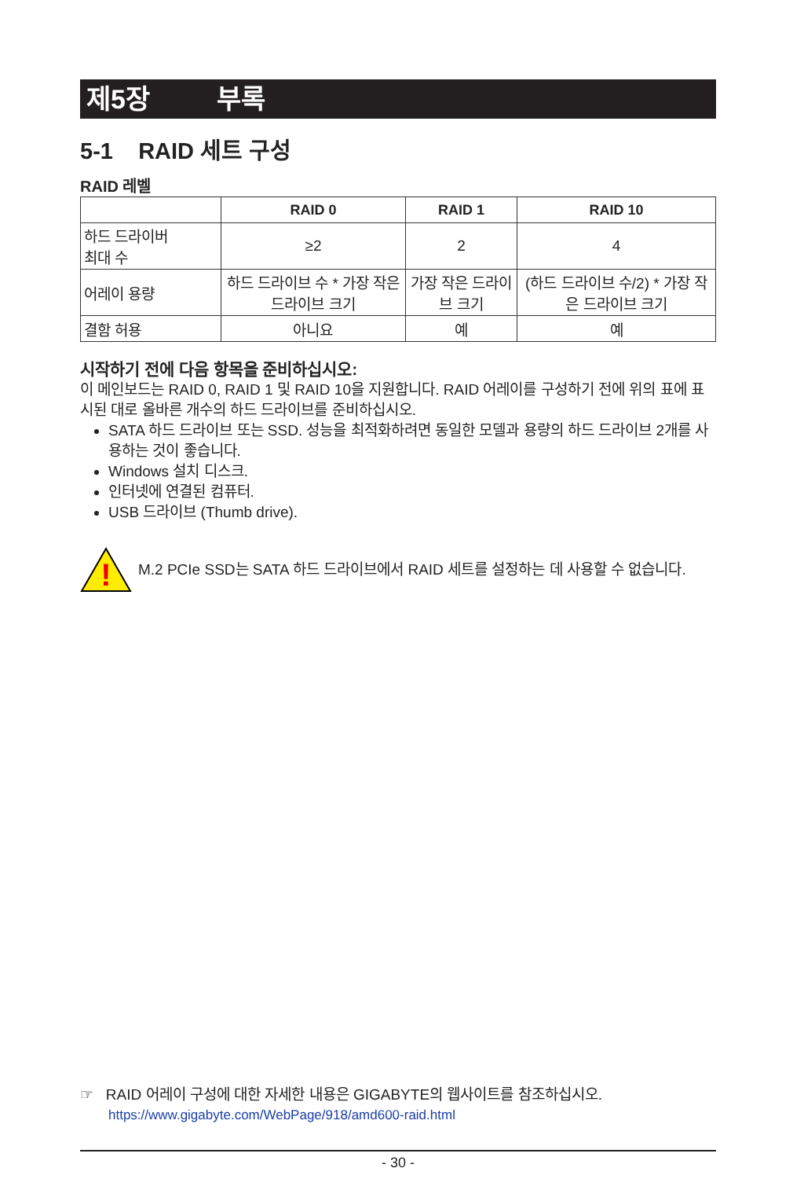제5장 부록
5-1 RAID 세트 구성
RAID 레벨
| | RAID 0 | RAID 1 | RAID 10 |
| --- | --- | --- | --- |
| 하드 드라이버 최대 수 | ≥2 | 2 | 4 |
| 어레이 용량 | 하드 드라이브 수 * 가장 작은 드라이브 크기 | 가장 작은 드라이브 크기 | (하드 드라이브 수/2) * 가장 작은 드라이브 크기 |
| 결함 허용 | 아니요 | 예 | 예 |
시작하기 전에 다음 항목을 준비하십시오:
이 메인보드는 RAID 0, RAID 1 및 RAID 10을 지원합니다. RAID 어레이를 구성하기 전에 위의 표에 표시된 대로 올바른 개수의 하드 드라이브를 준비하십시오.
SATA 하드 드라이브 또는 SSD. 성능을 최적화하려면 동일한 모델과 용량의 하드 드라이브 2개를 사용하는 것이 좋습니다.
Windows 설치 디스크.
인터넷에 연결된 컴퓨터.
USB 드라이브 (Thumb drive).
!
M.2 PCIe SSD는 SATA 하드 드라이브에서 RAID 세트를 설정하는 데 사용할 수 없습니다.
☞ RAID 어레이 구성에 대한 자세한 내용은 GIGABYTE의 웹사이트를 참조하십시오.
https://www.gigabyte.com/WebPage/918/amd600-raid.html
- 30 -